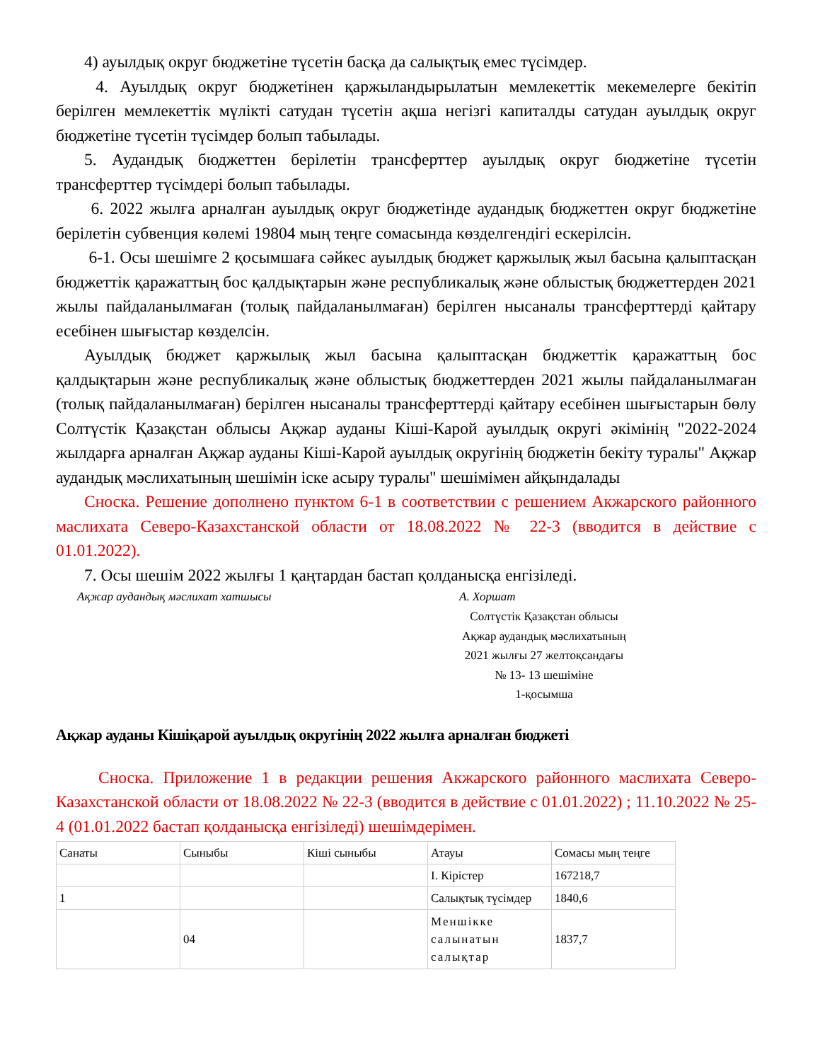4) ауылдық округ бюджетіне түсетін басқа да салықтық емес түсімдер.
4. Ауылдық округ бюджетінен қаржыландырылатын мемлекеттік мекемелерге бекітіп берілген мемлекеттік мүлікті сатудан түсетін ақша негізгі капиталды сатудан ауылдық округ бюджетіне түсетін түсімдер болып табылады.
5. Аудандық бюджеттен берілетін трансферттер ауылдық округ бюджетіне түсетін трансферттер түсімдері болып табылады.
6. 2022 жылға арналған ауылдық округ бюджетінде аудандық бюджеттен округ бюджетіне берілетін субвенция көлемі 19804 мың теңге сомасында көзделгендігі ескерілсін.
6-1. Осы шешімге 2 қосымшаға сәйкес ауылдық бюджет қаржылық жыл басына қалыптасқан бюджеттік қаражаттың бос қалдықтарын және республикалық және облыстық бюджеттерден 2021 жылы пайдаланылмаған (толық пайдаланылмаған) берілген нысаналы трансферттерді қайтару есебінен шығыстар көзделсін.
Ауылдық бюджет қаржылық жыл басына қалыптасқан бюджеттік қаражаттың бос қалдықтарын және республикалық және облыстық бюджеттерден 2021 жылы пайдаланылмаған (толық пайдаланылмаған) берілген нысаналы трансферттерді қайтару есебінен шығыстарын бөлу Солтүстік Қазақстан облысы Ақжар ауданы Кіші-Карой ауылдық округі әкімінің "2022-2024 жылдарға арналған Ақжар ауданы Кіші-Карой ауылдық округінің бюджетін бекіту туралы" Ақжар аудандық мәслихатының шешімін іске асыру туралы" шешімімен айқындалады
Сноска. Решение дополнено пунктом 6-1 в соответствии с решением Акжарского районного маслихата Северо-Казахстанской области от 18.08.2022 № 22-3 (вводится в действие с 01.01.2022).
7. Осы шешім 2022 жылғы 1 қаңтардан бастап қолданысқа енгізіледі.
Ақжар аудандық мәслихат хатшысы А. Хоршат
Солтүстік Қазақстан облысы
Ақжар аудандық мәслихатының
2021 жылғы 27 желтоқсандағы
№ 13- 13 шешіміне
1-қосымша
Ақжар ауданы Кішіқарой ауылдық округінің 2022 жылға арналған бюджеті
Сноска. Приложение 1 в редакции решения Акжарского районного маслихата Северо-Казахстанской области от 18.08.2022 № 22-3 (вводится в действие с 01.01.2022) ; 11.10.2022 № 25-4 (01.01.2022 бастап қолданысқа енгізіледі) шешімдерімен.
| Санаты | Сыныбы | Кіші сыныбы | Атауы | Сомасы мың теңге |
| | | | I. Кірістер | 167218,7 |
| 1 | | | Салықтық түсімдер | 1840,6 |
| | 04 | | Меншікке салынатын салықтар | 1837,7 |